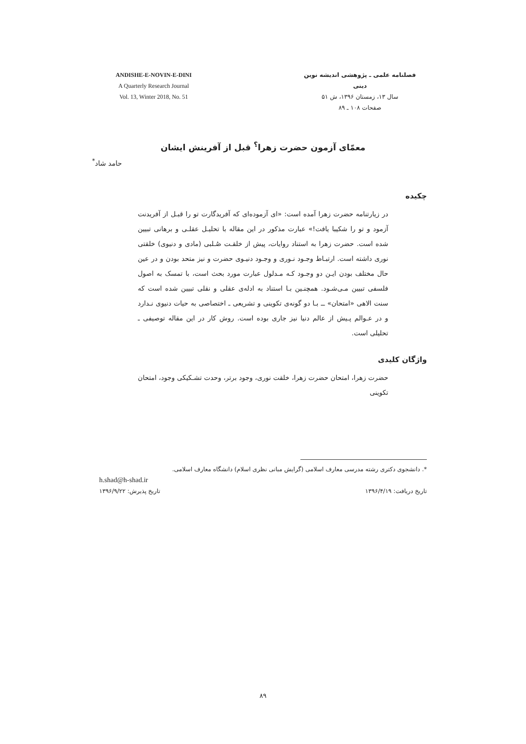ANDISHE-E-NOVIN-E-DINI
A Quarterly Research Journal
Vol. 13, Winter 2018, No. 51
فصلنامه علمی ـ پژوهشی اندیشه نوین دینی
سال ۱۳، زمستان ۱۳۹۶، ش ۵۱
صفحات ۱۰۸ ـ ۸۹
معمّای آزمون حضرت زهرا<sup>؟</sup> قبل از آفرینش ایشان
حامد شاد<sup>*</sup>
چکیده
در زیارتنامه حضرت زهرا آمده است: «ای آزموده‌ای که آفریدگارت تو را قبـل از آفریدنت آزمود و تو را شکیبا یافت!» عبارت مذکور در این مقاله با تحلیـل عقلـی و برهانی تبیین شده است. حضرت زهرا به استناد روایات، پیش از خلقـت صُـلبی (مادی و دنیوی) خلقتی نوری داشته است. ارتبـاط وجـود نـوری و وجـود دنیـوی حضرت و نیز متحد بودن و در عین حال مختلف بودن ایـن دو وجـود کـه مـدلول عبارت مورد بحث است، با تمسک به اصول فلسفی تبیین مـی‌شـود. همچنـین بـا استناد به ادله‌ی عقلی و نقلی تبیین شده است که سنت الاهی «امتحان» ــ بـا دو گونه‌ی تکوینی و تشریعی ـ اختصاصی به حیات دنیوی نـدارد و در عـوالم پـیش از عالم دنیا نیز جاری بوده است. روش کار در این مقاله توصیفی ـ تحلیلی است.
واژگان کلیدی
حضرت زهرا، امتحان حضرت زهرا، خلقت نوری، وجود برتر، وحدت تشـکیکی وجود، امتحان تکوینی
*. دانشجوی دکتری رشته مدرسی معارف اسلامی (گرایش مبانی نظری اسلام) دانشگاه معارف اسلامی.
h.shad@h-shad.ir
تاریخ دریافت: ۱۳۹۶/۴/۱۹ تاریخ پذیرش: ۱۳۹۶/۹/۲۲
۸۹